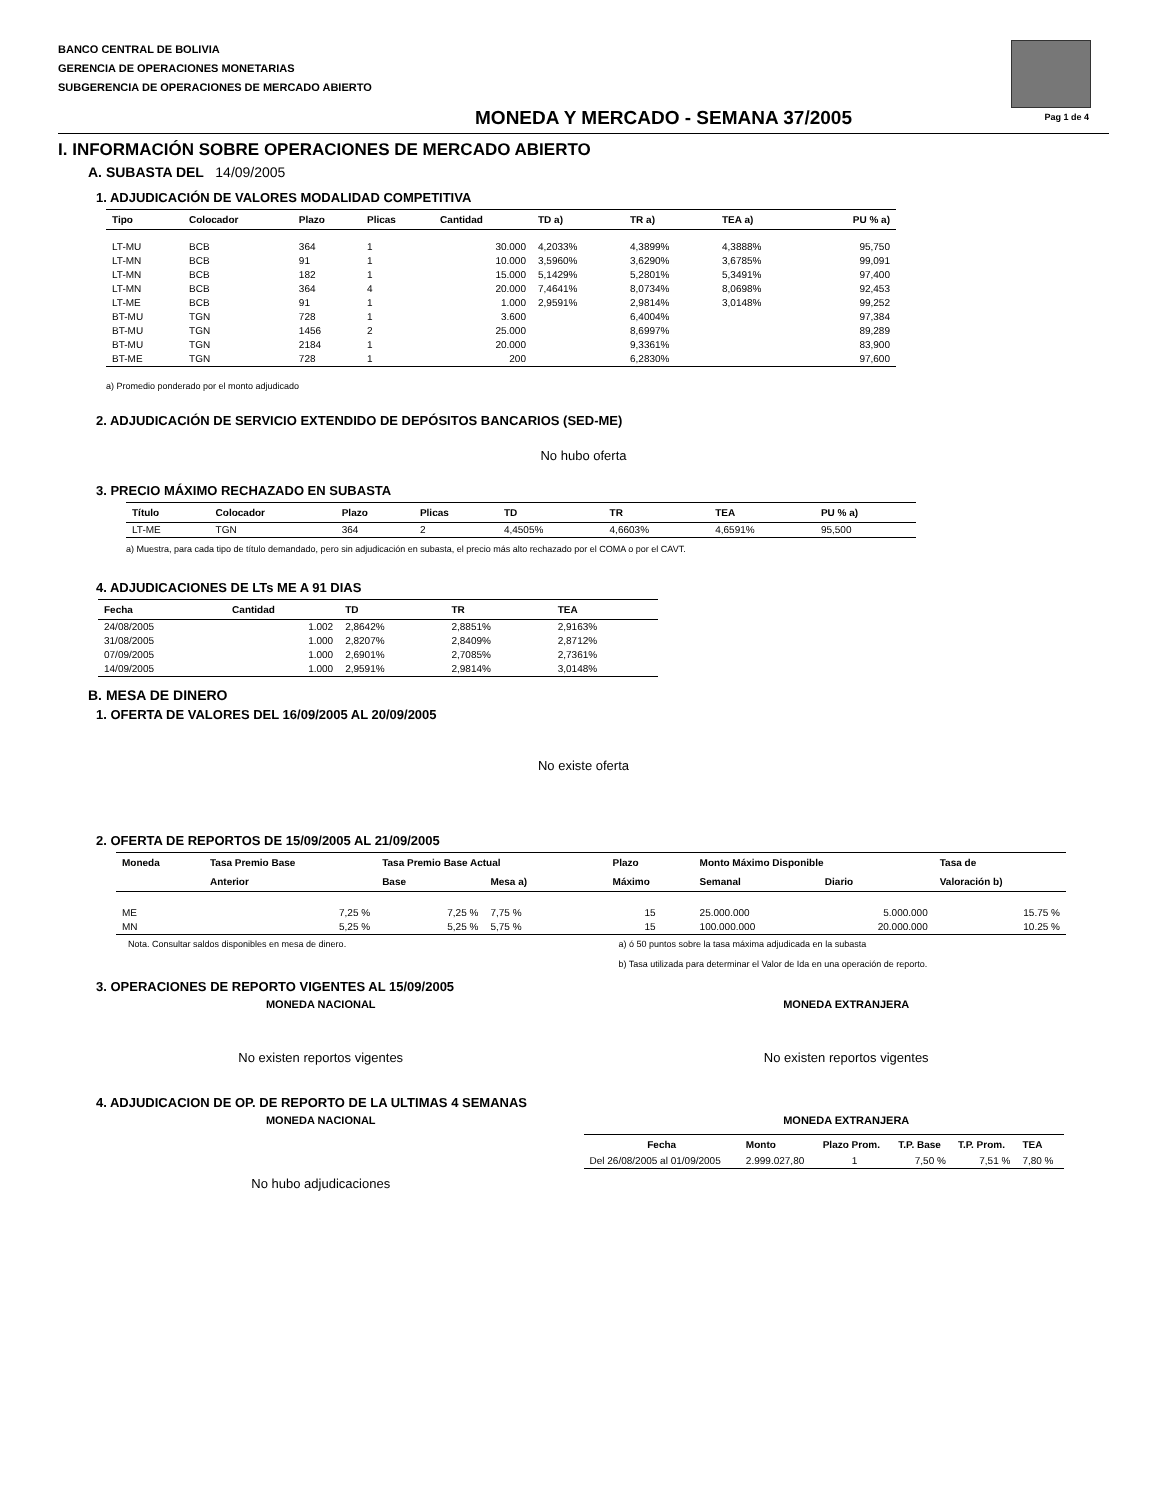BANCO CENTRAL DE BOLIVIA
GERENCIA DE OPERACIONES MONETARIAS
SUBGERENCIA DE OPERACIONES DE MERCADO ABIERTO
Pag 1 de 4
MONEDA Y MERCADO - SEMANA 37/2005
I. INFORMACIÓN SOBRE OPERACIONES DE MERCADO ABIERTO
A. SUBASTA DEL 14/09/2005
1. ADJUDICACIÓN DE VALORES MODALIDAD COMPETITIVA
| Tipo | Colocador | Plazo | Plicas | Cantidad | TD a) | TR a) | TEA a) | PU % a) |
| --- | --- | --- | --- | --- | --- | --- | --- | --- |
| LT-MU | BCB | 364 | 1 | 30.000 | 4,2033% | 4,3899% | 4,3888% | 95,750 |
| LT-MN | BCB | 91 | 1 | 10.000 | 3,5960% | 3,6290% | 3,6785% | 99,091 |
| LT-MN | BCB | 182 | 1 | 15.000 | 5,1429% | 5,2801% | 5,3491% | 97,400 |
| LT-MN | BCB | 364 | 4 | 20.000 | 7,4641% | 8,0734% | 8,0698% | 92,453 |
| LT-ME | BCB | 91 | 1 | 1.000 | 2,9591% | 2,9814% | 3,0148% | 99,252 |
| BT-MU | TGN | 728 | 1 | 3.600 | | 6,4004% | | 97,384 |
| BT-MU | TGN | 1456 | 2 | 25.000 | | 8,6997% | | 89,289 |
| BT-MU | TGN | 2184 | 1 | 20.000 | | 9,3361% | | 83,900 |
| BT-ME | TGN | 728 | 1 | 200 | | 6,2830% | | 97,600 |
a) Promedio ponderado por el monto adjudicado
2. ADJUDICACIÓN DE SERVICIO EXTENDIDO DE DEPÓSITOS BANCARIOS (SED-ME)
No hubo oferta
3. PRECIO MÁXIMO RECHAZADO EN SUBASTA
| Título | Colocador | Plazo | Plicas | TD | TR | TEA | PU % a) |
| --- | --- | --- | --- | --- | --- | --- | --- |
| LT-ME | TGN | 364 | 2 | 4,4505% | 4,6603% | 4,6591% | 95,500 |
a) Muestra, para cada tipo de título demandado, pero sin adjudicación en subasta, el precio más alto rechazado por el COMA o por el CAVT.
4. ADJUDICACIONES DE LTs ME A 91 DIAS
| Fecha | Cantidad | TD | TR | TEA |
| --- | --- | --- | --- | --- |
| 24/08/2005 | 1.002 | 2,8642% | 2,8851% | 2,9163% |
| 31/08/2005 | 1.000 | 2,8207% | 2,8409% | 2,8712% |
| 07/09/2005 | 1.000 | 2,6901% | 2,7085% | 2,7361% |
| 14/09/2005 | 1.000 | 2,9591% | 2,9814% | 3,0148% |
B. MESA DE DINERO
1. OFERTA DE VALORES DEL 16/09/2005 AL 20/09/2005
No existe oferta
2. OFERTA DE REPORTOS DE 15/09/2005 AL 21/09/2005
| Moneda | Tasa Premio Base | Tasa Premio Base Actual | | Plazo | Monto Máximo Disponible | | Tasa de |
| --- | --- | --- | --- | --- | --- | --- | --- |
| | Anterior | Base | Mesa a) | Máximo | Semanal | Diario | Valoración b) |
| ME | 7,25 % | 7,25 % | 7,75 % | 15 | 25.000.000 | 5.000.000 | 15.75 % |
| MN | 5,25 % | 5,25 % | 5,75 % | 15 | 100.000.000 | 20.000.000 | 10.25 % |
Nota. Consultar saldos disponibles en mesa de dinero.
a) ó 50 puntos sobre la tasa máxima adjudicada en la subasta
b) Tasa utilizada para determinar el Valor de Ida en una operación de reporto.
3. OPERACIONES DE REPORTO VIGENTES AL 15/09/2005
MONEDA NACIONAL
No existen reportos vigentes
MONEDA EXTRANJERA
No existen reportos vigentes
4. ADJUDICACION DE OP. DE REPORTO DE LA ULTIMAS 4 SEMANAS
MONEDA NACIONAL
No hubo adjudicaciones
MONEDA EXTRANJERA
| Fecha | Monto | Plazo Prom. | T.P. Base | T.P. Prom. | TEA |
| --- | --- | --- | --- | --- | --- |
| Del 26/08/2005 al 01/09/2005 | 2.999.027,80 | 1 | 7,50 % | 7,51 % | 7,80 % |